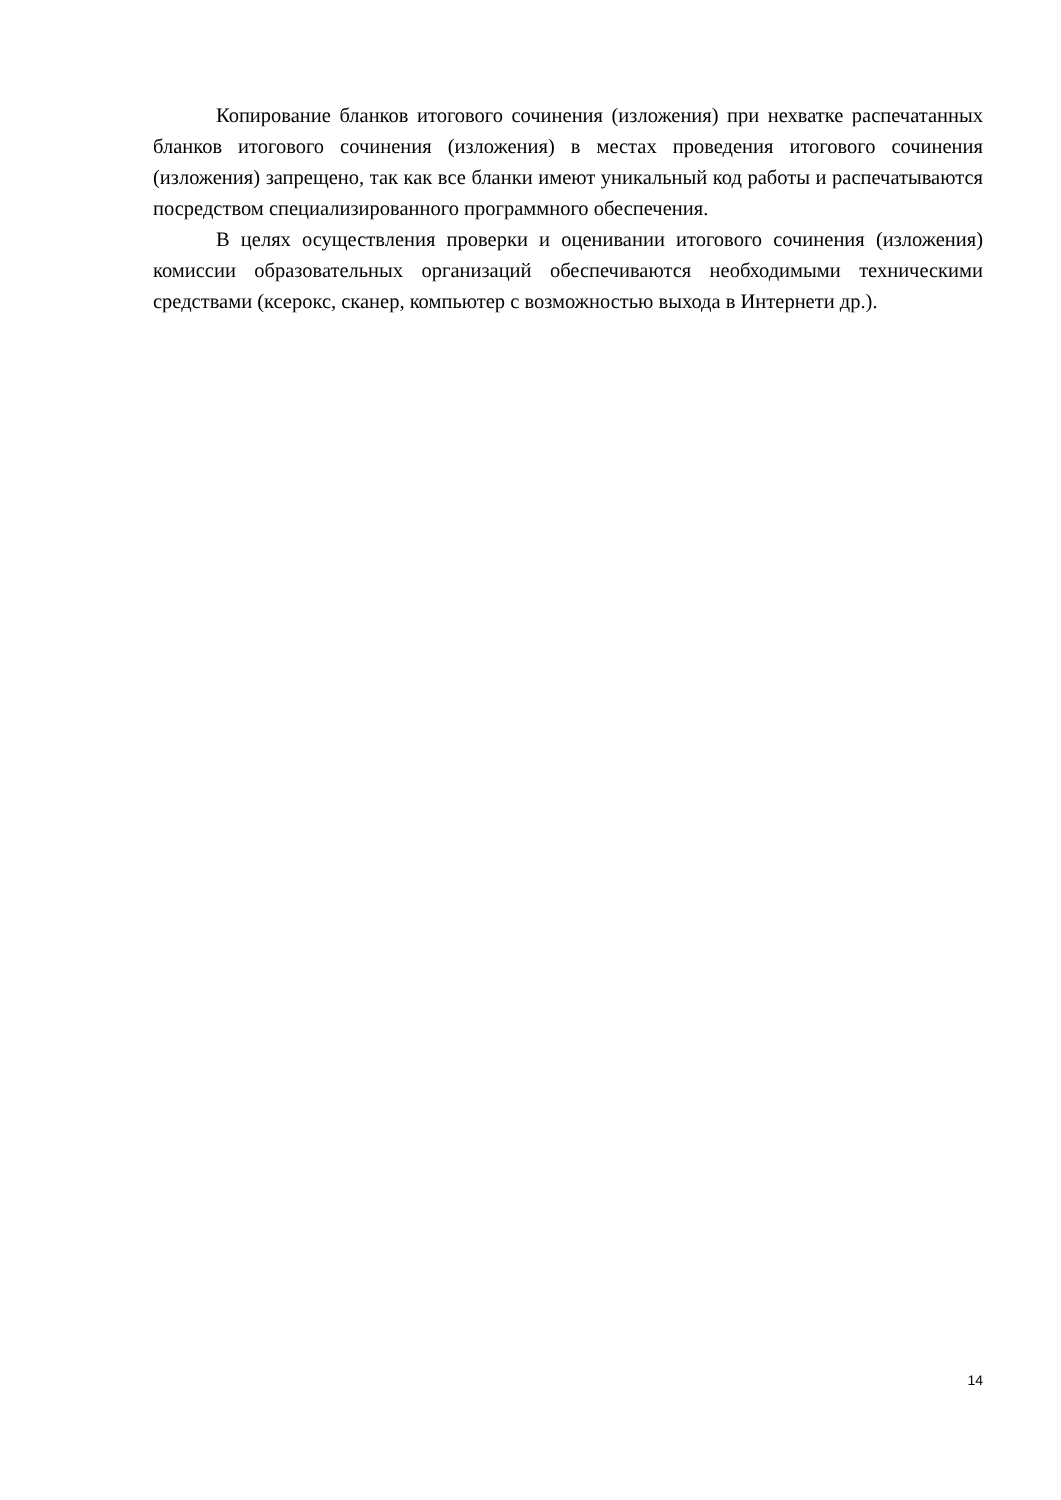Копирование бланков итогового сочинения (изложения) при нехватке распечатанных бланков итогового сочинения (изложения) в местах проведения итогового сочинения (изложения) запрещено, так как все бланки имеют уникальный код работы и распечатываются посредством специализированного программного обеспечения.
В целях осуществления проверки и оценивании итогового сочинения (изложения) комиссии образовательных организаций обеспечиваются необходимыми техническими средствами (ксерокс, сканер, компьютер с возможностью выхода в Интернети др.).
14